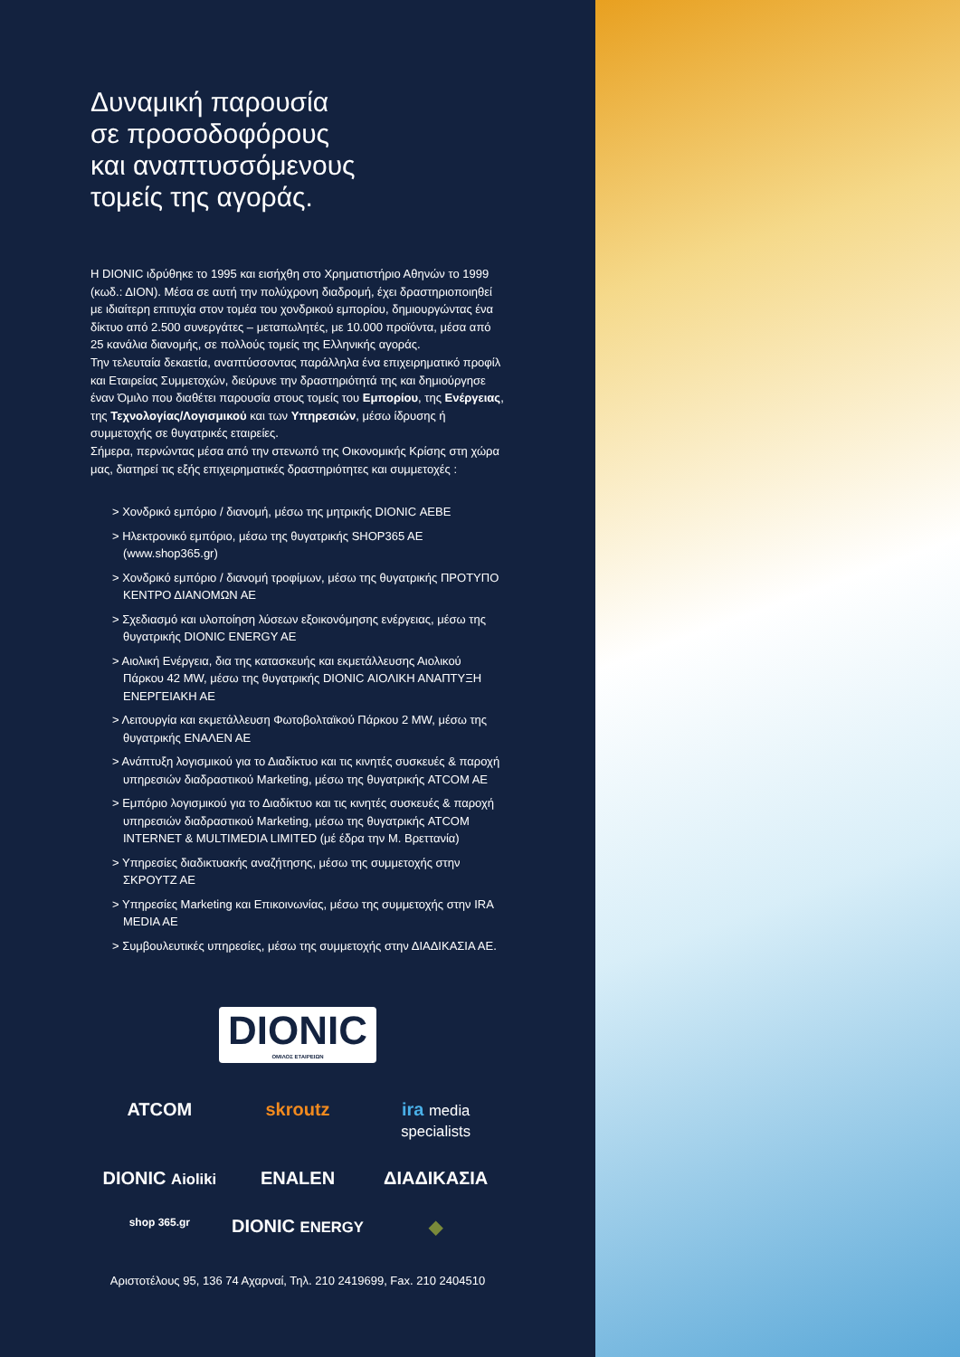Δυναμική παρουσία
σε προσοδοφόρους
και αναπτυσσόμενους
τομείς της αγοράς.
Η DIONIC ιδρύθηκε το 1995 και εισήχθη στο Χρηματιστήριο Αθηνών το 1999 (κωδ.: ΔΙΟΝ). Μέσα σε αυτή την πολύχρονη διαδρομή, έχει δραστηριοποιηθεί με ιδιαίτερη επιτυχία στον τομέα του χονδρικού εμπορίου, δημιουργώντας ένα δίκτυο από 2.500 συνεργάτες – μεταπωλητές, με 10.000 προϊόντα, μέσα από 25 κανάλια διανομής, σε πολλούς τομείς της Ελληνικής αγοράς.
Την τελευταία δεκαετία, αναπτύσσοντας παράλληλα ένα επιχειρηματικό προφίλ και Εταιρείας Συμμετοχών, διεύρυνε την δραστηριότητά της και δημιούργησε έναν Όμιλο που διαθέτει παρουσία στους τομείς του Εμπορίου, της Ενέργειας, της Τεχνολογίας/Λογισμικού και των Υπηρεσιών, μέσω ίδρυσης ή συμμετοχής σε θυγατρικές εταιρείες.
Σήμερα, περνώντας μέσα από την στενωπό της Οικονομικής Κρίσης στη χώρα μας, διατηρεί τις εξής επιχειρηματικές δραστηριότητες και συμμετοχές :
> Χονδρικό εμπόριο / διανομή, μέσω της μητρικής DIONIC ΑΕΒΕ
> Ηλεκτρονικό εμπόριο, μέσω της θυγατρικής SHOP365 AE (www.shop365.gr)
> Χονδρικό εμπόριο / διανομή τροφίμων, μέσω της θυγατρικής ΠΡΟΤΥΠΟ ΚΕΝΤΡΟ ΔΙΑΝΟΜΩΝ ΑΕ
> Σχεδιασμό και υλοποίηση λύσεων εξοικονόμησης ενέργειας, μέσω της θυγατρικής DIONIC ENERGY AE
> Αιολική Ενέργεια, δια της κατασκευής και εκμετάλλευσης Αιολικού Πάρκου 42 MW, μέσω της θυγατρικής DIONIC ΑΙΟΛΙΚΗ ΑΝΑΠΤΥΞΗ ΕΝΕΡΓΕΙΑΚΗ ΑΕ
> Λειτουργία και εκμετάλλευση Φωτοβολταϊκού Πάρκου 2 MW, μέσω της θυγατρικής ΕΝΑΛΕΝ ΑΕ
> Ανάπτυξη λογισμικού για το Διαδίκτυο και τις κινητές συσκευές & παροχή υπηρεσιών διαδραστικού Marketing, μέσω της θυγατρικής ATCOM AE
> Εμπόριο λογισμικού για το Διαδίκτυο και τις κινητές συσκευές & παροχή υπηρεσιών διαδραστικού Marketing, μέσω της θυγατρικής ATCOM INTERNET & MULTIMEDIA LIMITED (μέ έδρα την Μ. Βρεττανία)
> Υπηρεσίες διαδικτυακής αναζήτησης, μέσω της συμμετοχής στην ΣΚΡΟΥΤΖ ΑΕ
> Υπηρεσίες Marketing και Επικοινωνίας, μέσω της συμμετοχής στην IRA MEDIA AE
> Συμβουλευτικές υπηρεσίες, μέσω της συμμετοχής στην ΔΙΑΔΙΚΑΣΙΑ ΑΕ.
DIONIC ΟΜΙΛΟΣ ΕΤΑΙΡΕΙΩΝ
ATCOM
skroutz
ira media specialists
DIONIC Aioliki
ENALEN
ΔΙΑΔΙΚΑΣΙΑ
shop 365.gr
DIONIC ENERGY
◆
Αριστοτέλους 95, 136 74 Αχαρναί, Τηλ. 210 2419699, Fax. 210 2404510